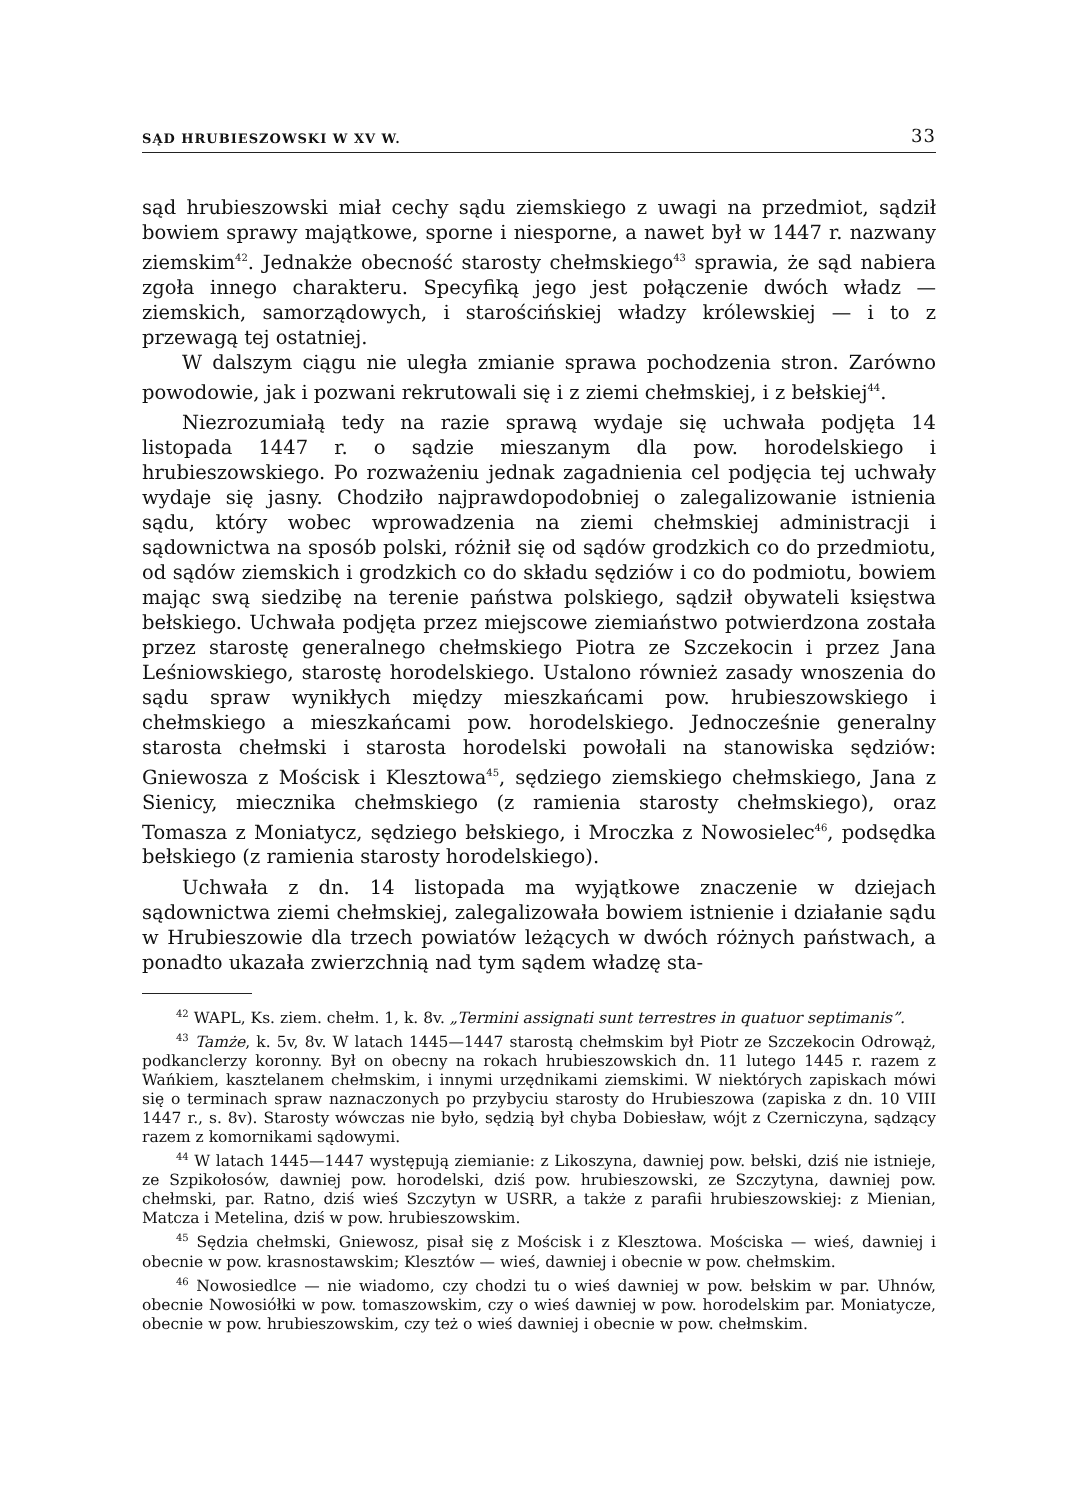SĄD HRUBIESZOWSKI W XV W. 33
sąd hrubieszowski miał cechy sądu ziemskiego z uwagi na przedmiot, sądził bowiem sprawy majątkowe, sporne i niesporne, a nawet był w 1447 r. nazwany ziemskim<sup>42</sup>. Jednakże obecność starosty chełmskiego<sup>43</sup> sprawia, że sąd nabiera zgoła innego charakteru. Specyfiką jego jest połączenie dwóch władz — ziemskich, samorządowych, i starościńskiej władzy królewskiej — i to z przewagą tej ostatniej.
W dalszym ciągu nie uległa zmianie sprawa pochodzenia stron. Zarówno powodowie, jak i pozwani rekrutowali się i z ziemi chełmskiej, i z bełskiej<sup>44</sup>.
Niezrozumiałą tedy na razie sprawą wydaje się uchwała podjęta 14 listopada 1447 r. o sądzie mieszanym dla pow. horodelskiego i hrubieszowskiego. Po rozważeniu jednak zagadnienia cel podjęcia tej uchwały wydaje się jasny. Chodziło najprawdopodobniej o zalegalizowanie istnienia sądu, który wobec wprowadzenia na ziemi chełmskiej administracji i sądownictwa na sposób polski, różnił się od sądów grodzkich co do przedmiotu, od sądów ziemskich i grodzkich co do składu sędziów i co do podmiotu, bowiem mając swą siedzibę na terenie państwa polskiego, sądził obywateli księstwa bełskiego. Uchwała podjęta przez miejscowe ziemiaństwo potwierdzona została przez starostę generalnego chełmskiego Piotra ze Szczekocin i przez Jana Leśniowskiego, starostę horodelskiego. Ustalono również zasady wnoszenia do sądu spraw wynikłych między mieszkańcami pow. hrubieszowskiego i chełmskiego a mieszkańcami pow. horodelskiego. Jednocześnie generalny starosta chełmski i starosta horodelski powołali na stanowiska sędziów: Gniewosza z Mościsk i Klesztowa<sup>45</sup>, sędziego ziemskiego chełmskiego, Jana z Sienicy, miecznika chełmskiego (z ramienia starosty chełmskiego), oraz Tomasza z Moniatycz, sędziego bełskiego, i Mroczka z Nowosielec<sup>46</sup>, podsędka bełskiego (z ramienia starosty horodelskiego).
Uchwała z dn. 14 listopada ma wyjątkowe znaczenie w dziejach sądownictwa ziemi chełmskiej, zalegalizowała bowiem istnienie i działanie sądu w Hrubieszowie dla trzech powiatów leżących w dwóch różnych państwach, a ponadto ukazała zwierzchnią nad tym sądem władzę sta-
<sup>42</sup> WAPL, Ks. ziem. chełm. 1, k. 8v. „Termini assignati sunt terrestres in quatuor septimanis”.
<sup>43</sup> Tamże, k. 5v, 8v. W latach 1445—1447 starostą chełmskim był Piotr ze Szczekocin Odrowąż, podkanclerzy koronny. Był on obecny na rokach hrubieszowskich dn. 11 lutego 1445 r. razem z Wańkiem, kasztelanem chełmskim, i innymi urzędnikami ziemskimi. W niektórych zapiskach mówi się o terminach spraw naznaczonych po przybyciu starosty do Hrubieszowa (zapiska z dn. 10 VIII 1447 r., s. 8v). Starosty wówczas nie było, sędzią był chyba Dobiesław, wójt z Czerniczyna, sądzący razem z komornikami sądowymi.
<sup>44</sup> W latach 1445—1447 występują ziemianie: z Likoszyna, dawniej pow. bełski, dziś nie istnieje, ze Szpikołosów, dawniej pow. horodelski, dziś pow. hrubieszowski, ze Szczytyna, dawniej pow. chełmski, par. Ratno, dziś wieś Szczytyn w USRR, a także z parafii hrubieszowskiej: z Mienian, Matcza i Metelina, dziś w pow. hrubieszowskim.
<sup>45</sup> Sędzia chełmski, Gniewosz, pisał się z Mościsk i z Klesztowa. Mościska — wieś, dawniej i obecnie w pow. krasnostawskim; Klesztów — wieś, dawniej i obecnie w pow. chełmskim.
<sup>46</sup> Nowosiedlce — nie wiadomo, czy chodzi tu o wieś dawniej w pow. bełskim w par. Uhnów, obecnie Nowosiółki w pow. tomaszowskim, czy o wieś dawniej w pow. horodelskim par. Moniatycze, obecnie w pow. hrubieszowskim, czy też o wieś dawniej i obecnie w pow. chełmskim.